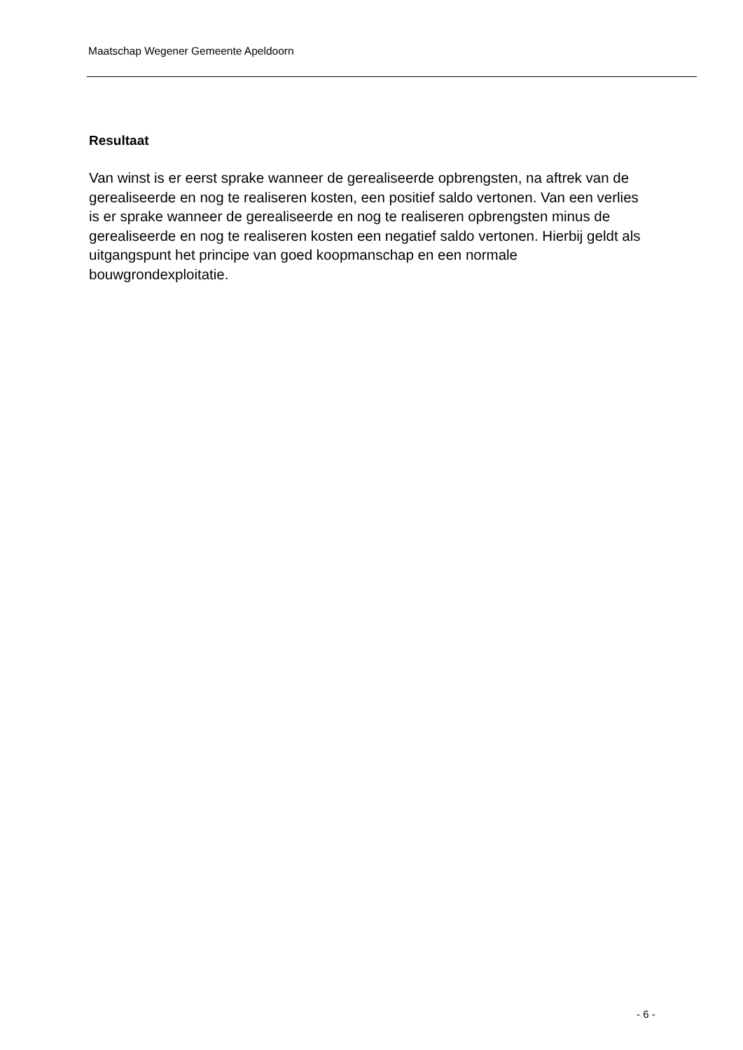Maatschap Wegener Gemeente Apeldoorn
Resultaat
Van winst is er eerst sprake wanneer de gerealiseerde opbrengsten, na aftrek van de gerealiseerde en nog te realiseren kosten, een positief saldo vertonen. Van een verlies is er sprake wanneer de gerealiseerde en nog te realiseren opbrengsten minus de gerealiseerde en nog te realiseren kosten een negatief saldo vertonen. Hierbij geldt als uitgangspunt het principe van goed koopmanschap en een normale bouwgrondexploitatie.
- 6 -